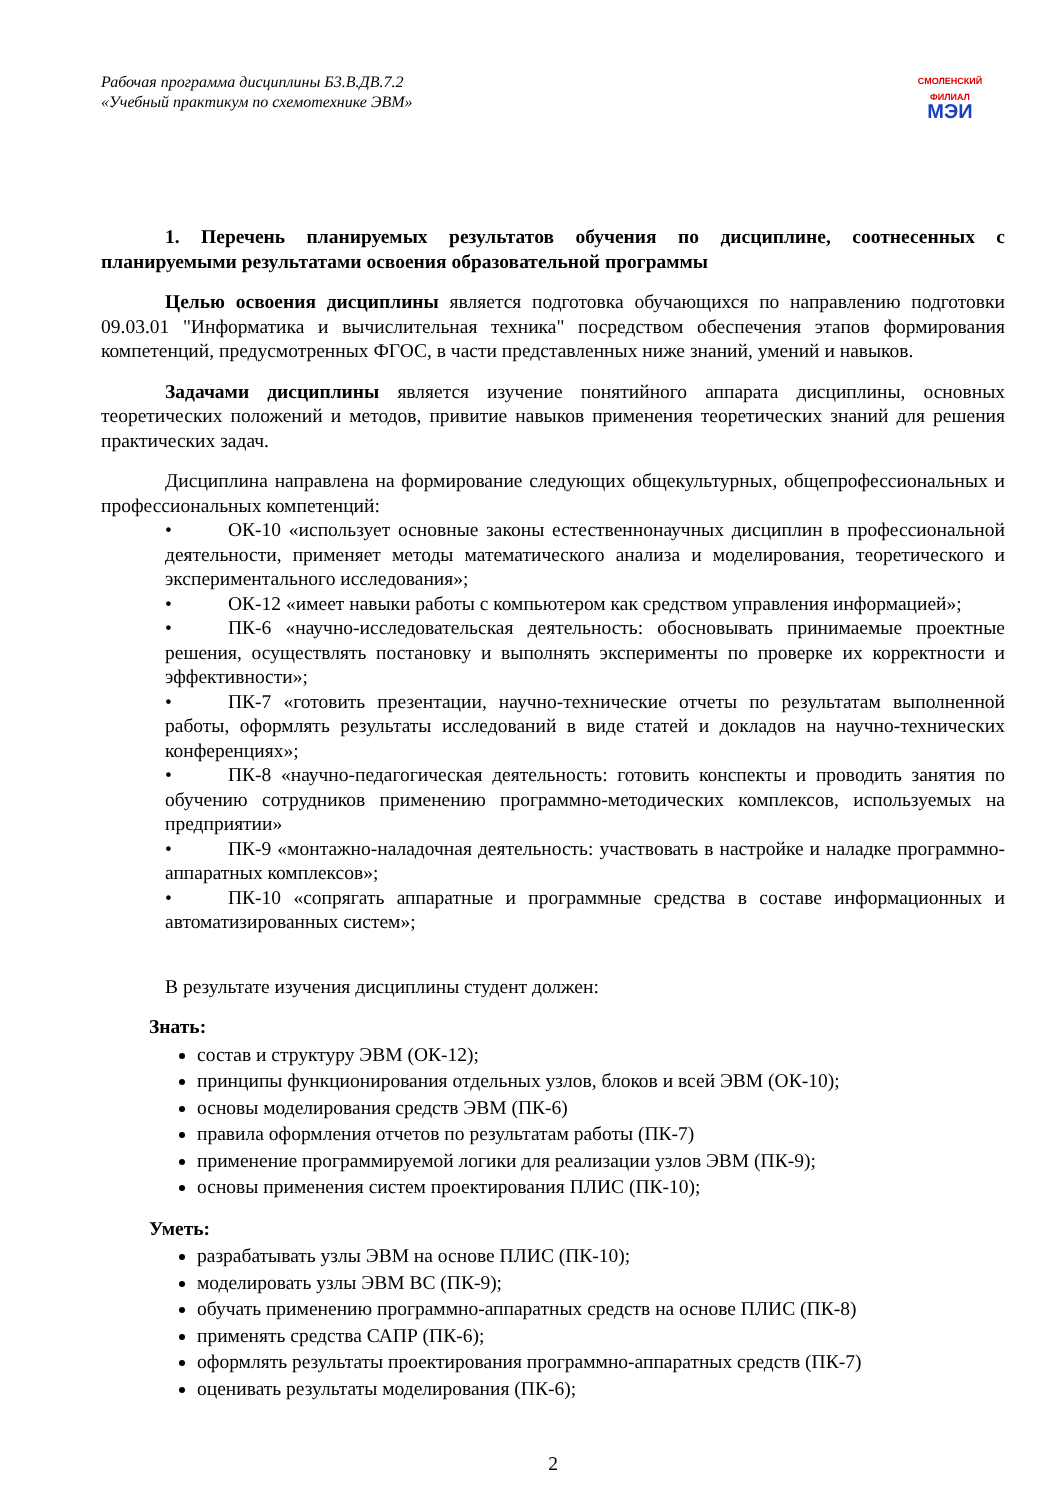Рабочая программа дисциплины Б3.В.ДВ.7.2
«Учебный практикум по схемотехнике ЭВМ»
СМОЛЕНСКИЙ
ФИЛИАЛ
МЭИ
1. Перечень планируемых результатов обучения по дисциплине, соотнесенных с планируемыми результатами освоения образовательной программы
Целью освоения дисциплины является подготовка обучающихся по направлению подготовки 09.03.01 "Информатика и вычислительная техника" посредством обеспечения этапов формирования компетенций, предусмотренных ФГОС, в части представленных ниже знаний, умений и навыков.
Задачами дисциплины является изучение понятийного аппарата дисциплины, основных теоретических положений и методов, привитие навыков применения теоретических знаний для решения практических задач.
Дисциплина направлена на формирование следующих общекультурных, общепрофессиональных и профессиональных компетенций:
• ОК-10 «использует основные законы естественнонаучных дисциплин в профессиональной деятельности, применяет методы математического анализа и моделирования, теоретического и экспериментального исследования»;
• ОК-12 «имеет навыки работы с компьютером как средством управления информацией»;
• ПК-6 «научно-исследовательская деятельность: обосновывать принимаемые проектные решения, осуществлять постановку и выполнять эксперименты по проверке их корректности и эффективности»;
• ПК-7 «готовить презентации, научно-технические отчеты по результатам выполненной работы, оформлять результаты исследований в виде статей и докладов на научно-технических конференциях»;
• ПК-8 «научно-педагогическая деятельность: готовить конспекты и проводить занятия по обучению сотрудников применению программно-методических комплексов, используемых на предприятии»
• ПК-9 «монтажно-наладочная деятельность: участвовать в настройке и наладке программно-аппаратных комплексов»;
• ПК-10 «сопрягать аппаратные и программные средства в составе информационных и автоматизированных систем»;
В результате изучения дисциплины студент должен:
Знать:
состав и структуру ЭВМ (ОК-12);
принципы функционирования отдельных узлов, блоков и всей ЭВМ (ОК-10);
основы моделирования средств ЭВМ (ПК-6)
правила оформления отчетов по результатам работы (ПК-7)
применение программируемой логики для реализации узлов ЭВМ (ПК-9);
основы применения систем проектирования ПЛИС (ПК-10);
Уметь:
разрабатывать узлы ЭВМ на основе ПЛИС (ПК-10);
моделировать узлы ЭВМ ВС (ПК-9);
обучать применению программно-аппаратных средств на основе ПЛИС (ПК-8)
применять средства САПР (ПК-6);
оформлять результаты проектирования программно-аппаратных средств (ПК-7)
оценивать результаты моделирования (ПК-6);
2